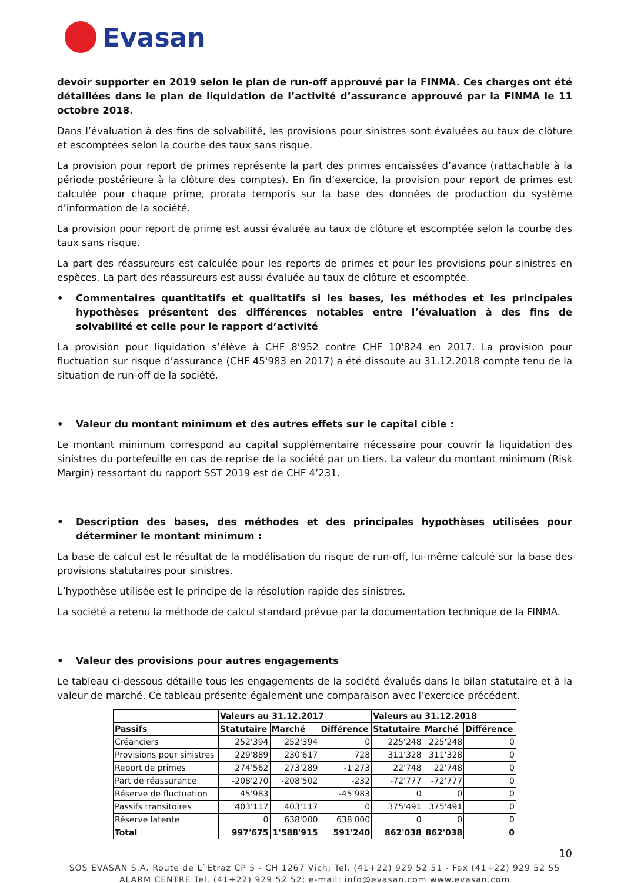Evasan
devoir supporter en 2019 selon le plan de run-off approuvé par la FINMA. Ces charges ont été détaillées dans le plan de liquidation de l’activité d’assurance approuvé par la FINMA le 11 octobre 2018.
Dans l’évaluation à des fins de solvabilité, les provisions pour sinistres sont évaluées au taux de clôture et escomptées selon la courbe des taux sans risque.
La provision pour report de primes représente la part des primes encaissées d’avance (rattachable à la période postérieure à la clôture des comptes). En fin d’exercice, la provision pour report de primes est calculée pour chaque prime, prorata temporis sur la base des données de production du système d’information de la société.
La provision pour report de prime est aussi évaluée au taux de clôture et escomptée selon la courbe des taux sans risque.
La part des réassureurs est calculée pour les reports de primes et pour les provisions pour sinistres en espèces. La part des réassureurs est aussi évaluée au taux de clôture et escomptée.
• Commentaires quantitatifs et qualitatifs si les bases, les méthodes et les principales hypothèses présentent des différences notables entre l’évaluation à des fins de solvabilité et celle pour le rapport d’activité
La provision pour liquidation s’élève à CHF 8'952 contre CHF 10'824 en 2017. La provision pour fluctuation sur risque d’assurance (CHF 45'983 en 2017) a été dissoute au 31.12.2018 compte tenu de la situation de run-off de la société.
• Valeur du montant minimum et des autres effets sur le capital cible :
Le montant minimum correspond au capital supplémentaire nécessaire pour couvrir la liquidation des sinistres du portefeuille en cas de reprise de la société par un tiers. La valeur du montant minimum (Risk Margin) ressortant du rapport SST 2019 est de CHF 4’231.
• Description des bases, des méthodes et des principales hypothèses utilisées pour déterminer le montant minimum :
La base de calcul est le résultat de la modélisation du risque de run-off, lui-même calculé sur la base des provisions statutaires pour sinistres.
L’hypothèse utilisée est le principe de la résolution rapide des sinistres.
La société a retenu la méthode de calcul standard prévue par la documentation technique de la FINMA.
• Valeur des provisions pour autres engagements
Le tableau ci-dessous détaille tous les engagements de la société évalués dans le bilan statutaire et à la valeur de marché. Ce tableau présente également une comparaison avec l’exercice précédent.
| | Valeurs au 31.12.2017 | | | Valeurs au 31.12.2018 | | |
| --- | --- | --- | --- | --- | --- | --- |
| Passifs | Statutaire | Marché | Différence | Statutaire | Marché | Différence |
| Créanciers | 252'394 | 252'394 | 0 | 225'248 | 225'248 | 0 |
| Provisions pour sinistres | 229'889 | 230'617 | 728 | 311'328 | 311'328 | 0 |
| Report de primes | 274'562 | 273'289 | -1'273 | 22'748 | 22'748 | 0 |
| Part de réassurance | -208'270 | -208'502 | -232 | -72'777 | -72'777 | 0 |
| Réserve de fluctuation | 45'983 | | -45'983 | 0 | 0 | 0 |
| Passifs transitoires | 403'117 | 403'117 | 0 | 375'491 | 375'491 | 0 |
| Réserve latente | 0 | 638'000 | 638'000 | 0 | 0 | 0 |
| Total | 997'675 | 1'588'915 | 591'240 | 862'038 | 862'038 | 0 |
10
SOS EVASAN S.A. Route de L`Etraz CP 5 - CH 1267 Vich; Tel. (41+22) 929 52 51 - Fax (41+22) 929 52 55
ALARM CENTRE Tel. (41+22) 929 52 52; e-mail: info@evasan.com www.evasan.com